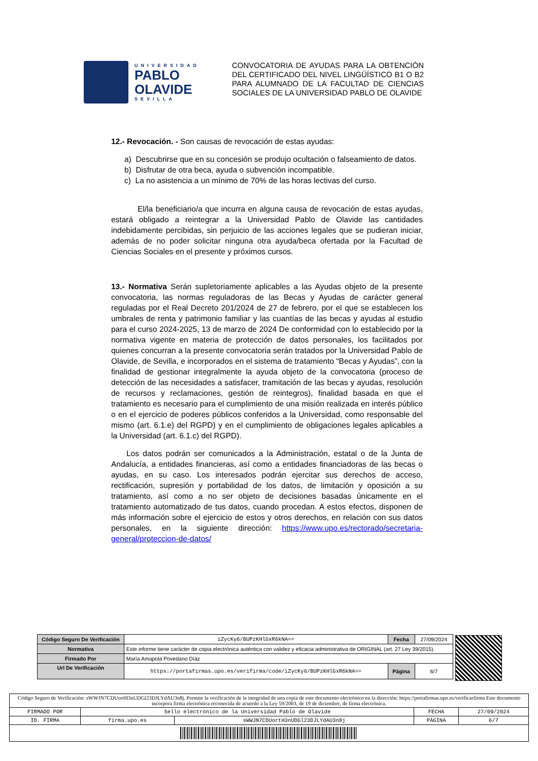UNIVERSIDAD
PABLO
OLAVIDE
SEVILLA
CONVOCATORIA DE AYUDAS PARA LA OBTENCIÓN DEL CERTIFICADO DEL NIVEL LINGÜÍSTICO B1 O B2 PARA ALUMNADO DE LA FACULTAD DE CIENCIAS SOCIALES DE LA UNIVERSIDAD PABLO DE OLAVIDE
12.- Revocación. - Son causas de revocación de estas ayudas:
a) Descubrirse que en su concesión se produjo ocultación o falseamiento de datos.
b) Disfrutar de otra beca, ayuda o subvención incompatible.
c) La no asistencia a un mínimo de 70% de las horas lectivas del curso.
El/la beneficiario/a que incurra en alguna causa de revocación de estas ayudas, estará obligado a reintegrar a la Universidad Pablo de Olavide las cantidades indebidamente percibidas, sin perjuicio de las acciones legales que se pudieran iniciar, además de no poder solicitar ninguna otra ayuda/beca ofertada por la Facultad de Ciencias Sociales en el presente y próximos cursos.
13.- Normativa Serán supletoriamente aplicables a las Ayudas objeto de la presente convocatoria, las normas reguladoras de las Becas y Ayudas de carácter general reguladas por el Real Decreto 201/2024 de 27 de febrero, por el que se establecen los umbrales de renta y patrimonio familiar y las cuantías de las becas y ayudas al estudio para el curso 2024-2025, 13 de marzo de 2024 De conformidad con lo establecido por la normativa vigente en materia de protección de datos personales, los facilitados por quienes concurran a la presente convocatoria serán tratados por la Universidad Pablo de Olavide, de Sevilla, e incorporados en el sistema de tratamiento “Becas y Ayudas”, con la finalidad de gestionar integralmente la ayuda objeto de la convocatoria (proceso de detección de las necesidades a satisfacer, tramitación de las becas y ayudas, resolución de recursos y reclamaciones, gestión de reintegros), finalidad basada en que el tratamiento es necesario para el cumplimiento de una misión realizada en interés público o en el ejercicio de poderes públicos conferidos a la Universidad, como responsable del mismo (art. 6.1.e) del RGPD) y en el cumplimiento de obligaciones legales aplicables a la Universidad (art. 6.1.c) del RGPD).
Los datos podrán ser comunicados a la Administración, estatal o de la Junta de Andalucía, a entidades financieras, así como a entidades financiadoras de las becas o ayudas, en su caso. Los interesados podrán ejercitar sus derechos de acceso, rectificación, supresión y portabilidad de los datos, de limitación y oposición a su tratamiento, así como a no ser objeto de decisiones basadas únicamente en el tratamiento automatizado de tus datos, cuando procedan. A estos efectos, disponen de más información sobre el ejercicio de estos y otros derechos, en relación con sus datos personales, en la siguiente dirección: https://www.upo.es/rectorado/secretaria-general/proteccion-de-datos/
| Código Seguro De Verificación | iZycKy6/BUPzKHlGxR6kNA== | Fecha | 27/09/2024 |
| Normativa | Este informe tiene carácter de copia electrónica auténtica con validez y eficacia administrativa de ORIGINAL (art. 27 Ley 39/2015). | | |
| Firmado Por | María Amapola Povedano Díaz | | |
| Url De Verificación | https://portafirmas.upo.es/verifirma/code/iZycKy6/BUPzKHlGxR6kNA== | Página | 6/7 |
| Código Seguro de Verificación: sWWJN7CDUortH3nUDGl23DJLYdAU3n8j. Permite la verificación de la integridad de una copia de este documento electrónico en la dirección: https://portafirmas.upo.es/verificarfirma Este documento incorpora firma electrónica reconocida de acuerdo a la Ley 59/2003, de 19 de diciembre, de firma electrónica. | | | | |
| FIRMADO POR | Sello electrónico de la Universidad Pablo de Olavide | | FECHA | 27/09/2024 |
| ID. FIRMA | firma.upo.es | sWWJN7CDUortH3nUDGl23DJLYdAU3n8j | PÁGINA | 6/7 |